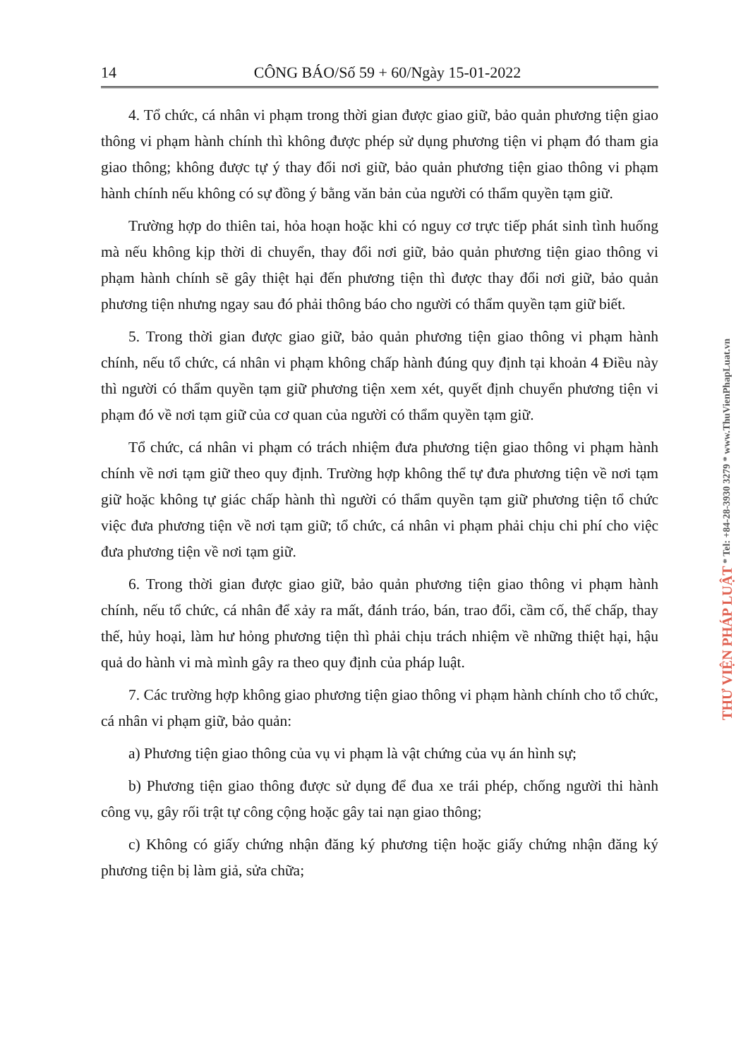14 CÔNG BÁO/Số 59 + 60/Ngày 15-01-2022
4. Tổ chức, cá nhân vi phạm trong thời gian được giao giữ, bảo quản phương tiện giao thông vi phạm hành chính thì không được phép sử dụng phương tiện vi phạm đó tham gia giao thông; không được tự ý thay đổi nơi giữ, bảo quản phương tiện giao thông vi phạm hành chính nếu không có sự đồng ý bằng văn bản của người có thẩm quyền tạm giữ.
Trường hợp do thiên tai, hỏa hoạn hoặc khi có nguy cơ trực tiếp phát sinh tình huống mà nếu không kịp thời di chuyển, thay đổi nơi giữ, bảo quản phương tiện giao thông vi phạm hành chính sẽ gây thiệt hại đến phương tiện thì được thay đổi nơi giữ, bảo quản phương tiện nhưng ngay sau đó phải thông báo cho người có thẩm quyền tạm giữ biết.
5. Trong thời gian được giao giữ, bảo quản phương tiện giao thông vi phạm hành chính, nếu tổ chức, cá nhân vi phạm không chấp hành đúng quy định tại khoản 4 Điều này thì người có thẩm quyền tạm giữ phương tiện xem xét, quyết định chuyển phương tiện vi phạm đó về nơi tạm giữ của cơ quan của người có thẩm quyền tạm giữ.
Tổ chức, cá nhân vi phạm có trách nhiệm đưa phương tiện giao thông vi phạm hành chính về nơi tạm giữ theo quy định. Trường hợp không thể tự đưa phương tiện về nơi tạm giữ hoặc không tự giác chấp hành thì người có thẩm quyền tạm giữ phương tiện tổ chức việc đưa phương tiện về nơi tạm giữ; tổ chức, cá nhân vi phạm phải chịu chi phí cho việc đưa phương tiện về nơi tạm giữ.
6. Trong thời gian được giao giữ, bảo quản phương tiện giao thông vi phạm hành chính, nếu tổ chức, cá nhân để xảy ra mất, đánh tráo, bán, trao đổi, cầm cố, thế chấp, thay thế, hủy hoại, làm hư hỏng phương tiện thì phải chịu trách nhiệm về những thiệt hại, hậu quả do hành vi mà mình gây ra theo quy định của pháp luật.
7. Các trường hợp không giao phương tiện giao thông vi phạm hành chính cho tổ chức, cá nhân vi phạm giữ, bảo quản:
a) Phương tiện giao thông của vụ vi phạm là vật chứng của vụ án hình sự;
b) Phương tiện giao thông được sử dụng để đua xe trái phép, chống người thi hành công vụ, gây rối trật tự công cộng hoặc gây tai nạn giao thông;
c) Không có giấy chứng nhận đăng ký phương tiện hoặc giấy chứng nhận đăng ký phương tiện bị làm giả, sửa chữa;
THƯ VIỆN PHÁP LUẬT * Tel: +84-28-3930 3279 * www.ThuVienPhapLuat.vn